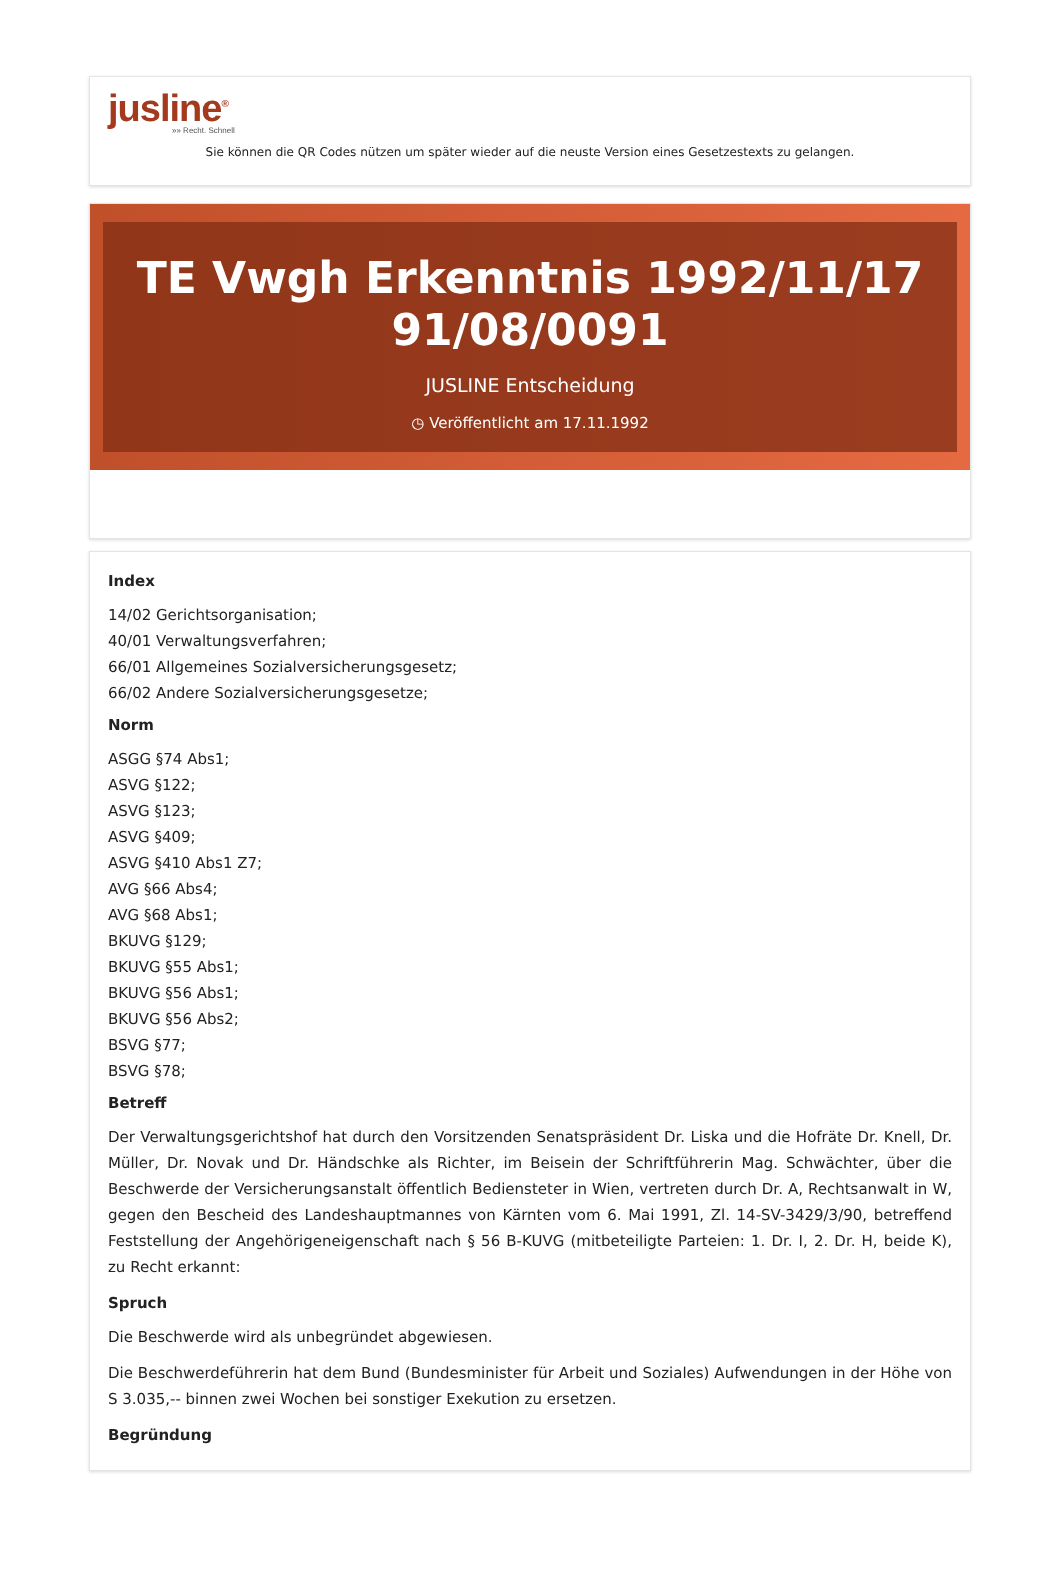jusline<sup>®</sup>
»» Recht. Schnell
Sie können die QR Codes nützen um später wieder auf die neuste Version eines Gesetzestexts zu gelangen.
TE Vwgh Erkenntnis 1992/11/17 91/08/0091
JUSLINE Entscheidung
◷ Veröffentlicht am 17.11.1992
Index
14/02 Gerichtsorganisation;
40/01 Verwaltungsverfahren;
66/01 Allgemeines Sozialversicherungsgesetz;
66/02 Andere Sozialversicherungsgesetze;
Norm
ASGG §74 Abs1;
ASVG §122;
ASVG §123;
ASVG §409;
ASVG §410 Abs1 Z7;
AVG §66 Abs4;
AVG §68 Abs1;
BKUVG §129;
BKUVG §55 Abs1;
BKUVG §56 Abs1;
BKUVG §56 Abs2;
BSVG §77;
BSVG §78;
Betreff
Der Verwaltungsgerichtshof hat durch den Vorsitzenden Senatspräsident Dr. Liska und die Hofräte Dr. Knell, Dr. Müller, Dr. Novak und Dr. Händschke als Richter, im Beisein der Schriftführerin Mag. Schwächter, über die Beschwerde der Versicherungsanstalt öffentlich Bediensteter in Wien, vertreten durch Dr. A, Rechtsanwalt in W, gegen den Bescheid des Landeshauptmannes von Kärnten vom 6. Mai 1991, Zl. 14-SV-3429/3/90, betreffend Feststellung der Angehörigeneigenschaft nach § 56 B-KUVG (mitbeteiligte Parteien: 1. Dr. I, 2. Dr. H, beide K), zu Recht erkannt:
Spruch
Die Beschwerde wird als unbegründet abgewiesen.
Die Beschwerdeführerin hat dem Bund (Bundesminister für Arbeit und Soziales) Aufwendungen in der Höhe von S 3.035,-- binnen zwei Wochen bei sonstiger Exekution zu ersetzen.
Begründung